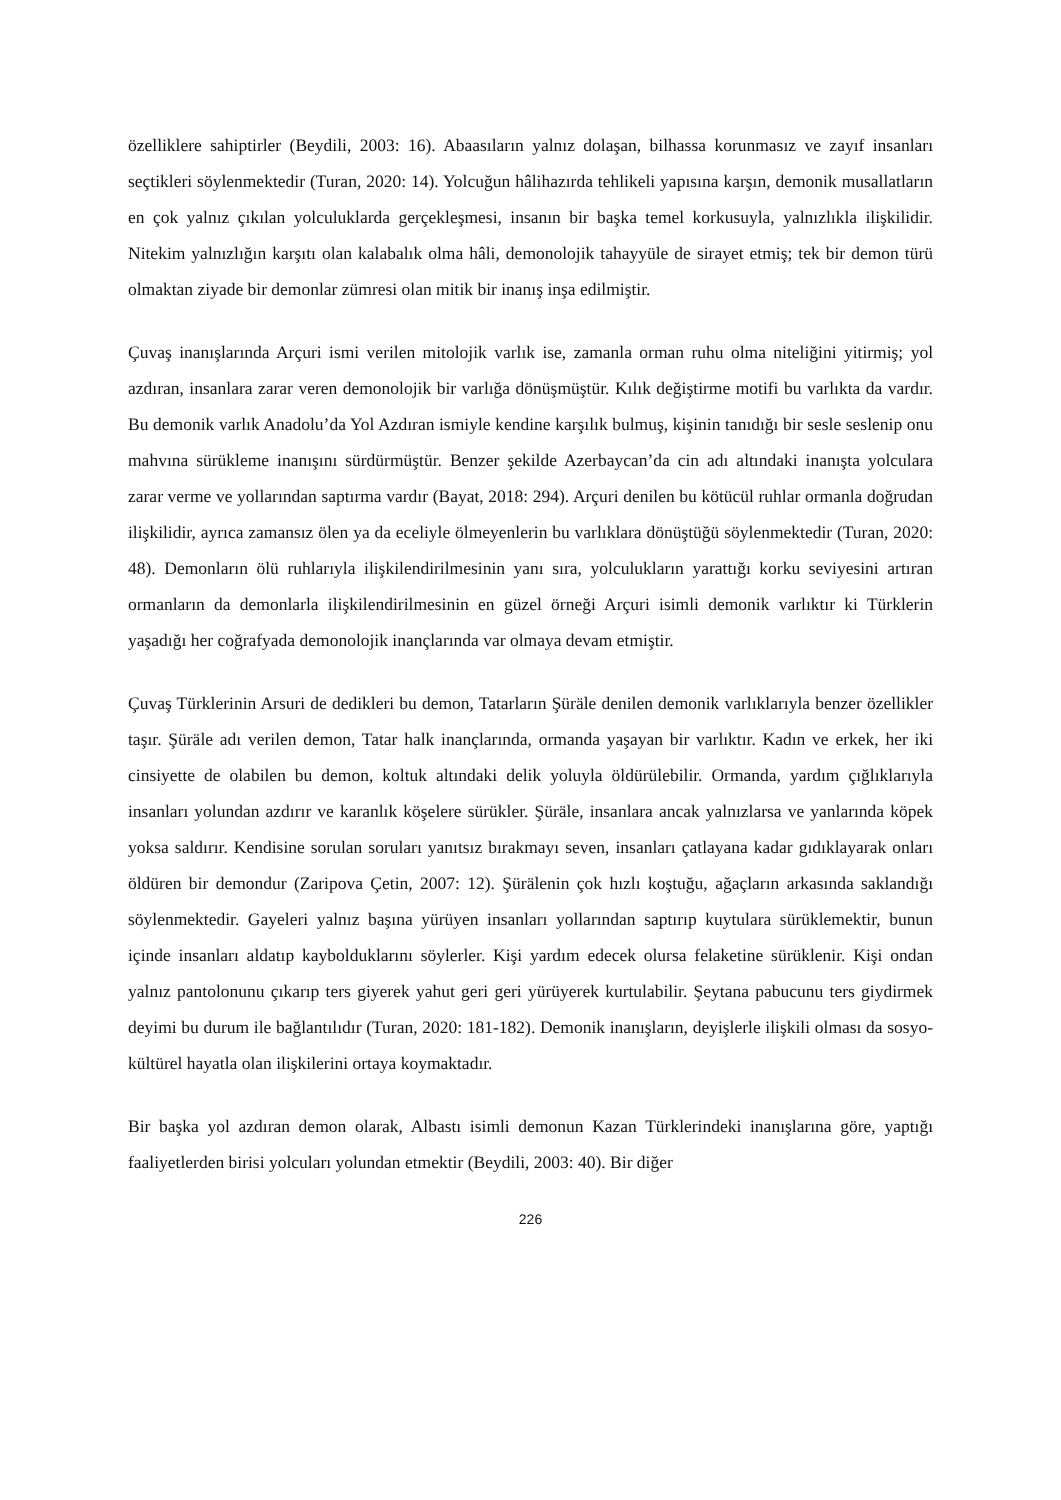özelliklere sahiptirler (Beydili, 2003: 16). Abaasıların yalnız dolaşan, bilhassa korunmasız ve zayıf insanları seçtikleri söylenmektedir (Turan, 2020: 14). Yolcuğun hâlihazırda tehlikeli yapısına karşın, demonik musallatların en çok yalnız çıkılan yolculuklarda gerçekleşmesi, insanın bir başka temel korkusuyla, yalnızlıkla ilişkilidir. Nitekim yalnızlığın karşıtı olan kalabalık olma hâli, demonolojik tahayyüle de sirayet etmiş; tek bir demon türü olmaktan ziyade bir demonlar zümresi olan mitik bir inanış inşa edilmiştir.
Çuvaş inanışlarında Arçuri ismi verilen mitolojik varlık ise, zamanla orman ruhu olma niteliğini yitirmiş; yol azdıran, insanlara zarar veren demonolojik bir varlığa dönüşmüştür. Kılık değiştirme motifi bu varlıkta da vardır. Bu demonik varlık Anadolu’da Yol Azdıran ismiyle kendine karşılık bulmuş, kişinin tanıdığı bir sesle seslenip onu mahvına sürükleme inanışını sürdürmüştür. Benzer şekilde Azerbaycan’da cin adı altındaki inanışta yolculara zarar verme ve yollarından saptırma vardır (Bayat, 2018: 294). Arçuri denilen bu kötücül ruhlar ormanla doğrudan ilişkilidir, ayrıca zamansız ölen ya da eceliyle ölmeyenlerin bu varlıklara dönüştüğü söylenmektedir (Turan, 2020: 48). Demonların ölü ruhlarıyla ilişkilendirilmesinin yanı sıra, yolculukların yarattığı korku seviyesini artıran ormanların da demonlarla ilişkilendirilmesinin en güzel örneği Arçuri isimli demonik varlıktır ki Türklerin yaşadığı her coğrafyada demonolojik inançlarında var olmaya devam etmiştir.
Çuvaş Türklerinin Arsuri de dedikleri bu demon, Tatarların Şüräle denilen demonik varlıklarıyla benzer özellikler taşır. Şüräle adı verilen demon, Tatar halk inançlarında, ormanda yaşayan bir varlıktır. Kadın ve erkek, her iki cinsiyette de olabilen bu demon, koltuk altındaki delik yoluyla öldürülebilir. Ormanda, yardım çığlıklarıyla insanları yolundan azdırır ve karanlık köşelere sürükler. Şüräle, insanlara ancak yalnızlarsa ve yanlarında köpek yoksa saldırır. Kendisine sorulan soruları yanıtsız bırakmayı seven, insanları çatlayana kadar gıdıklayarak onları öldüren bir demondur (Zaripova Çetin, 2007: 12). Şürälenin çok hızlı koştuğu, ağaçların arkasında saklandığı söylenmektedir. Gayeleri yalnız başına yürüyen insanları yollarından saptırıp kuytulara sürüklemektir, bunun içinde insanları aldatıp kaybolduklarını söylerler. Kişi yardım edecek olursa felaketine sürüklenir. Kişi ondan yalnız pantolonunu çıkarıp ters giyerek yahut geri geri yürüyerek kurtulabilir. Şeytana pabucunu ters giydirmek deyimi bu durum ile bağlantılıdır (Turan, 2020: 181-182). Demonik inanışların, deyişlerle ilişkili olması da sosyo-kültürel hayatla olan ilişkilerini ortaya koymaktadır.
Bir başka yol azdıran demon olarak, Albastı isimli demonun Kazan Türklerindeki inanışlarına göre, yaptığı faaliyetlerden birisi yolcuları yolundan etmektir (Beydili, 2003: 40). Bir diğer
226